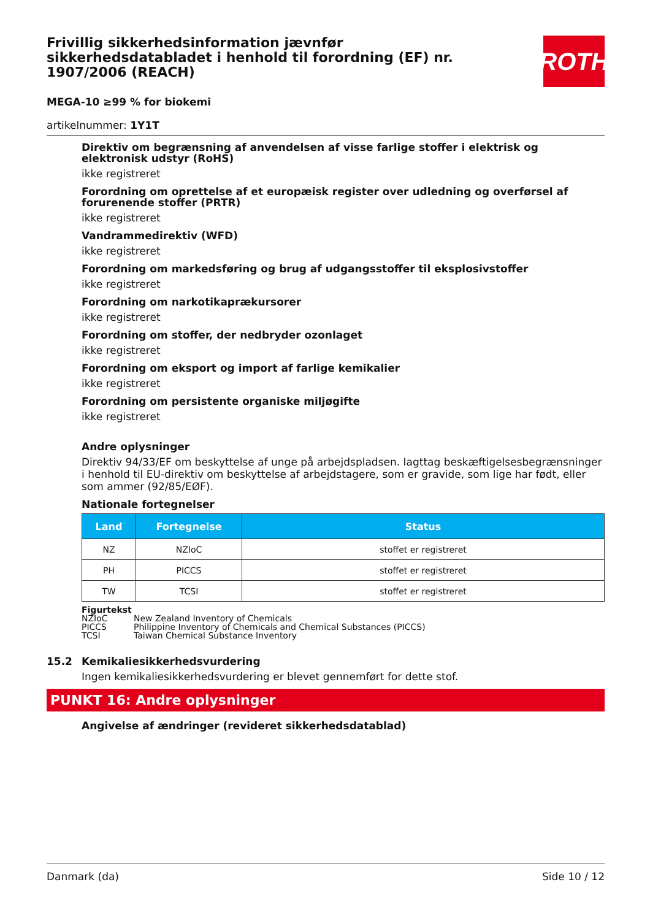ROTH
Frivillig sikkerhedsinformation jævnfør sikkerhedsdatabladet i henhold til forordning (EF) nr. 1907/2006 (REACH)
MEGA-10 ≥99 % for biokemi
artikelnummer: 1Y1T
Direktiv om begrænsning af anvendelsen af visse farlige stoffer i elektrisk og elektronisk udstyr (RoHS)
ikke registreret
Forordning om oprettelse af et europæisk register over udledning og overførsel af forurenende stoffer (PRTR)
ikke registreret
Vandrammedirektiv (WFD)
ikke registreret
Forordning om markedsføring og brug af udgangsstoffer til eksplosivstoffer
ikke registreret
Forordning om narkotikaprækursorer
ikke registreret
Forordning om stoffer, der nedbryder ozonlaget
ikke registreret
Forordning om eksport og import af farlige kemikalier
ikke registreret
Forordning om persistente organiske miljøgifte
ikke registreret
Andre oplysninger
Direktiv 94/33/EF om beskyttelse af unge på arbejdspladsen. Iagttag beskæftigelsesbegrænsninger i henhold til EU-direktiv om beskyttelse af arbejdstagere, som er gravide, som lige har født, eller som ammer (92/85/EØF).
Nationale fortegnelser
| Land | Fortegnelse | Status |
| --- | --- | --- |
| NZ | NZIoC | stoffet er registreret |
| PH | PICCS | stoffet er registreret |
| TW | TCSI | stoffet er registreret |
Figurtekst
NZIoC New Zealand Inventory of Chemicals
PICCS Philippine Inventory of Chemicals and Chemical Substances (PICCS)
TCSI Taiwan Chemical Substance Inventory
15.2 Kemikaliesikkerhedsvurdering
Ingen kemikaliesikkerhedsvurdering er blevet gennemført for dette stof.
PUNKT 16: Andre oplysninger
Angivelse af ændringer (revideret sikkerhedsdatablad)
Danmark (da) Side 10 / 12